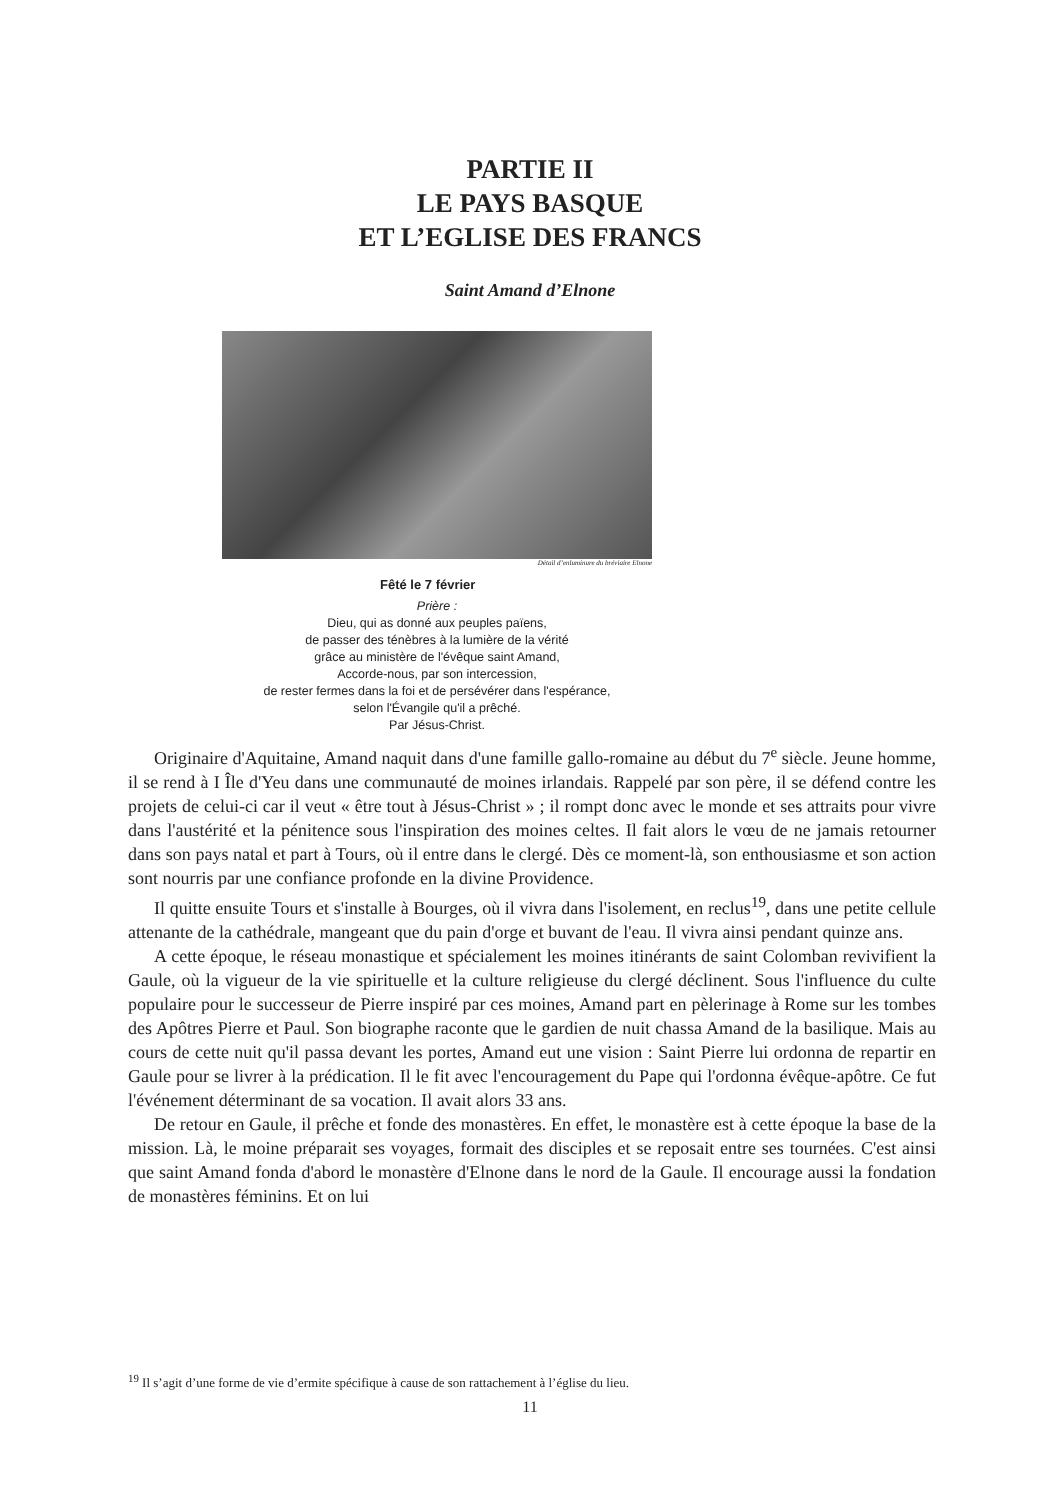PARTIE II
LE PAYS BASQUE
ET L’EGLISE DES FRANCS
Saint Amand d’Elnone
Détail d’enluminure du bréviaire Elnone
Fêté le 7 février
Prière :
Dieu, qui as donné aux peuples païens,
de passer des ténèbres à la lumière de la vérité
grâce au ministère de l'évêque saint Amand,
Accorde-nous, par son intercession,
de rester fermes dans la foi et de persévérer dans l'espérance,
selon l'Évangile qu'il a prêché.
Par Jésus-Christ.
Originaire d'Aquitaine, Amand naquit dans d'une famille gallo-romaine au début du 7<sup>e</sup> siècle. Jeune homme, il se rend à I Île d'Yeu dans une communauté de moines irlandais. Rappelé par son père, il se défend contre les projets de celui-ci car il veut « être tout à Jésus-Christ » ; il rompt donc avec le monde et ses attraits pour vivre dans l'austérité et la pénitence sous l'inspiration des moines celtes. Il fait alors le vœu de ne jamais retourner dans son pays natal et part à Tours, où il entre dans le clergé. Dès ce moment-là, son enthousiasme et son action sont nourris par une confiance profonde en la divine Providence.
Il quitte ensuite Tours et s'installe à Bourges, où il vivra dans l'isolement, en reclus<sup>19</sup>, dans une petite cellule attenante de la cathédrale, mangeant que du pain d'orge et buvant de l'eau. Il vivra ainsi pendant quinze ans.
A cette époque, le réseau monastique et spécialement les moines itinérants de saint Colomban revivifient la Gaule, où la vigueur de la vie spirituelle et la culture religieuse du clergé déclinent. Sous l'influence du culte populaire pour le successeur de Pierre inspiré par ces moines, Amand part en pèlerinage à Rome sur les tombes des Apôtres Pierre et Paul. Son biographe raconte que le gardien de nuit chassa Amand de la basilique. Mais au cours de cette nuit qu'il passa devant les portes, Amand eut une vision : Saint Pierre lui ordonna de repartir en Gaule pour se livrer à la prédication. Il le fit avec l'encouragement du Pape qui l'ordonna évêque-apôtre. Ce fut l'événement déterminant de sa vocation. Il avait alors 33 ans.
De retour en Gaule, il prêche et fonde des monastères. En effet, le monastère est à cette époque la base de la mission. Là, le moine préparait ses voyages, formait des disciples et se reposait entre ses tournées. C'est ainsi que saint Amand fonda d'abord le monastère d'Elnone dans le nord de la Gaule. Il encourage aussi la fondation de monastères féminins. Et on lui
<sup>19</sup> Il s’agit d’une forme de vie d’ermite spécifique à cause de son rattachement à l’église du lieu.
11